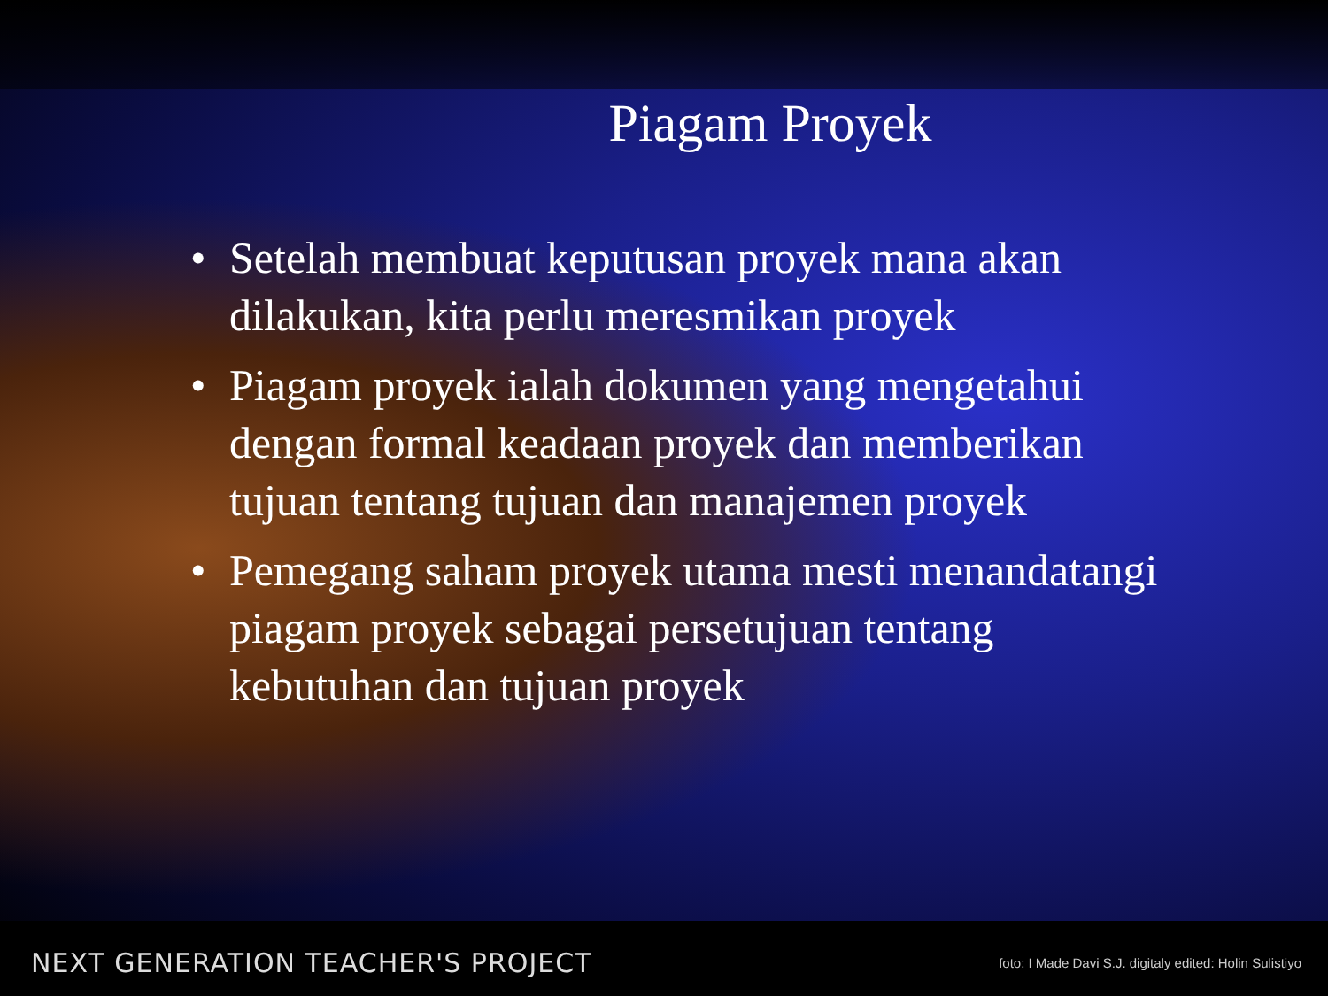Piagam Proyek
• Setelah membuat keputusan proyek mana akan dilakukan, kita perlu meresmikan proyek
• Piagam proyek ialah dokumen yang mengetahui dengan formal keadaan proyek dan memberikan tujuan tentang tujuan dan manajemen proyek
• Pemegang saham proyek utama mesti menandatangi piagam proyek sebagai persetujuan tentang kebutuhan dan tujuan proyek
NEXT GENERATION TEACHER'S PROJECT foto: I Made Davi S.J. digitaly edited: Holin Sulistiyo